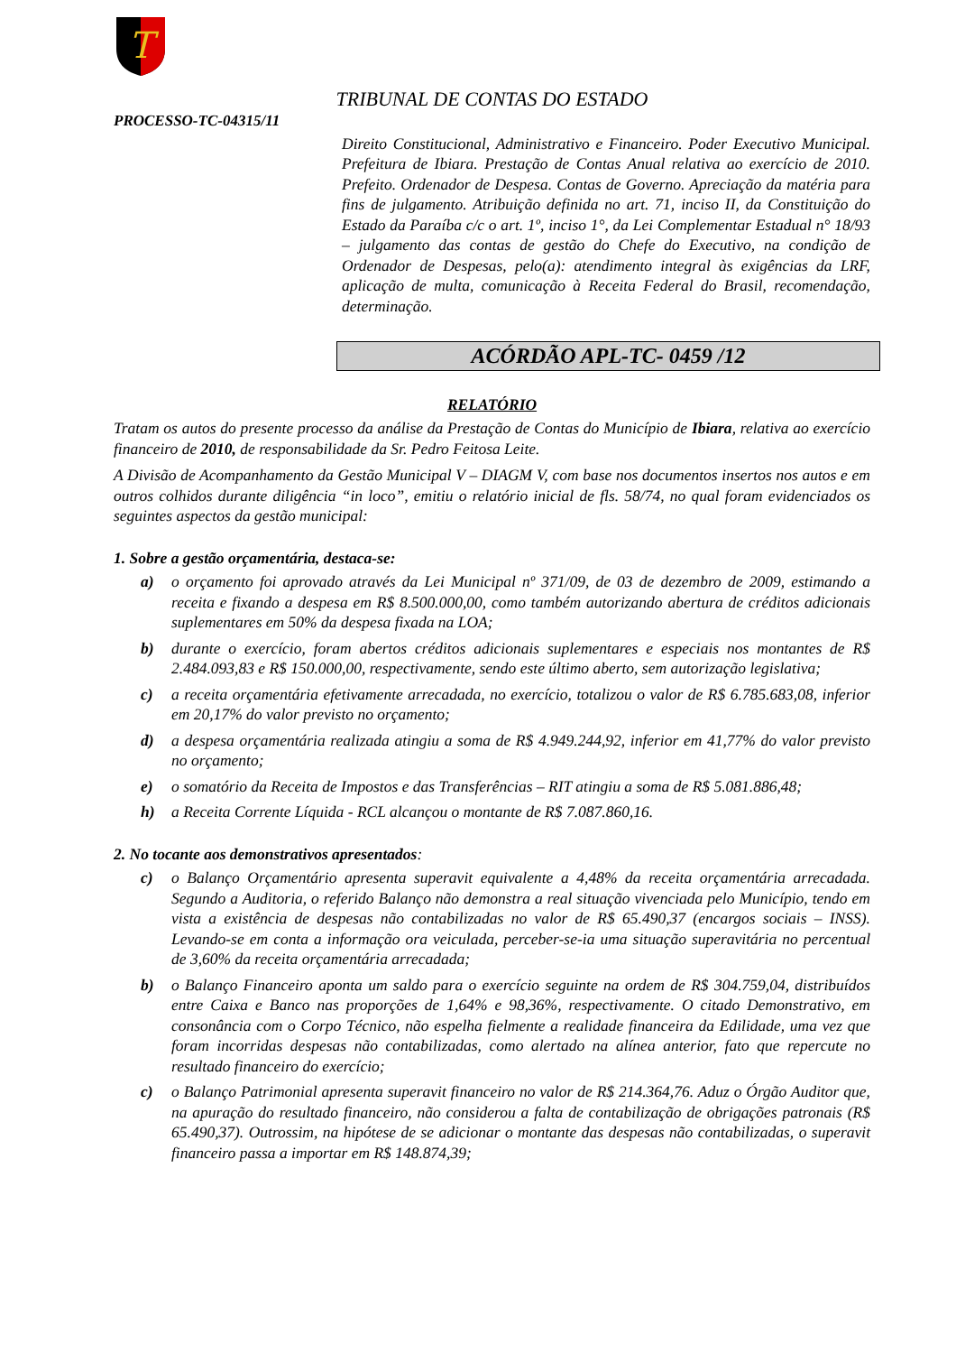T
TRIBUNAL DE CONTAS DO ESTADO
PROCESSO-TC-04315/11
Direito Constitucional, Administrativo e Financeiro. Poder Executivo Municipal. Prefeitura de Ibiara. Prestação de Contas Anual relativa ao exercício de 2010. Prefeito. Ordenador de Despesa. Contas de Governo. Apreciação da matéria para fins de julgamento. Atribuição definida no art. 71, inciso II, da Constituição do Estado da Paraíba c/c o art. 1º, inciso 1°, da Lei Complementar Estadual n° 18/93 – julgamento das contas de gestão do Chefe do Executivo, na condição de Ordenador de Despesas, pelo(a): atendimento integral às exigências da LRF, aplicação de multa, comunicação à Receita Federal do Brasil, recomendação, determinação.
ACÓRDÃO APL-TC- 0459 /12
RELATÓRIO
Tratam os autos do presente processo da análise da Prestação de Contas do Município de Ibiara, relativa ao exercício financeiro de 2010, de responsabilidade da Sr. Pedro Feitosa Leite.
A Divisão de Acompanhamento da Gestão Municipal V – DIAGM V, com base nos documentos insertos nos autos e em outros colhidos durante diligência “in loco”, emitiu o relatório inicial de fls. 58/74, no qual foram evidenciados os seguintes aspectos da gestão municipal:
1. Sobre a gestão orçamentária, destaca-se:
a) o orçamento foi aprovado através da Lei Municipal nº 371/09, de 03 de dezembro de 2009, estimando a receita e fixando a despesa em R$ 8.500.000,00, como também autorizando abertura de créditos adicionais suplementares em 50% da despesa fixada na LOA;
b) durante o exercício, foram abertos créditos adicionais suplementares e especiais nos montantes de R$ 2.484.093,83 e R$ 150.000,00, respectivamente, sendo este último aberto, sem autorização legislativa;
c) a receita orçamentária efetivamente arrecadada, no exercício, totalizou o valor de R$ 6.785.683,08, inferior em 20,17% do valor previsto no orçamento;
d) a despesa orçamentária realizada atingiu a soma de R$ 4.949.244,92, inferior em 41,77% do valor previsto no orçamento;
e) o somatório da Receita de Impostos e das Transferências – RIT atingiu a soma de R$ 5.081.886,48;
h) a Receita Corrente Líquida - RCL alcançou o montante de R$ 7.087.860,16.
2. No tocante aos demonstrativos apresentados:
c) o Balanço Orçamentário apresenta superavit equivalente a 4,48% da receita orçamentária arrecadada. Segundo a Auditoria, o referido Balanço não demonstra a real situação vivenciada pelo Município, tendo em vista a existência de despesas não contabilizadas no valor de R$ 65.490,37 (encargos sociais – INSS). Levando-se em conta a informação ora veiculada, perceber-se-ia uma situação superavitária no percentual de 3,60% da receita orçamentária arrecadada;
b) o Balanço Financeiro aponta um saldo para o exercício seguinte na ordem de R$ 304.759,04, distribuídos entre Caixa e Banco nas proporções de 1,64% e 98,36%, respectivamente. O citado Demonstrativo, em consonância com o Corpo Técnico, não espelha fielmente a realidade financeira da Edilidade, uma vez que foram incorridas despesas não contabilizadas, como alertado na alínea anterior, fato que repercute no resultado financeiro do exercício;
c) o Balanço Patrimonial apresenta superavit financeiro no valor de R$ 214.364,76. Aduz o Órgão Auditor que, na apuração do resultado financeiro, não considerou a falta de contabilização de obrigações patronais (R$ 65.490,37). Outrossim, na hipótese de se adicionar o montante das despesas não contabilizadas, o superavit financeiro passa a importar em R$ 148.874,39;